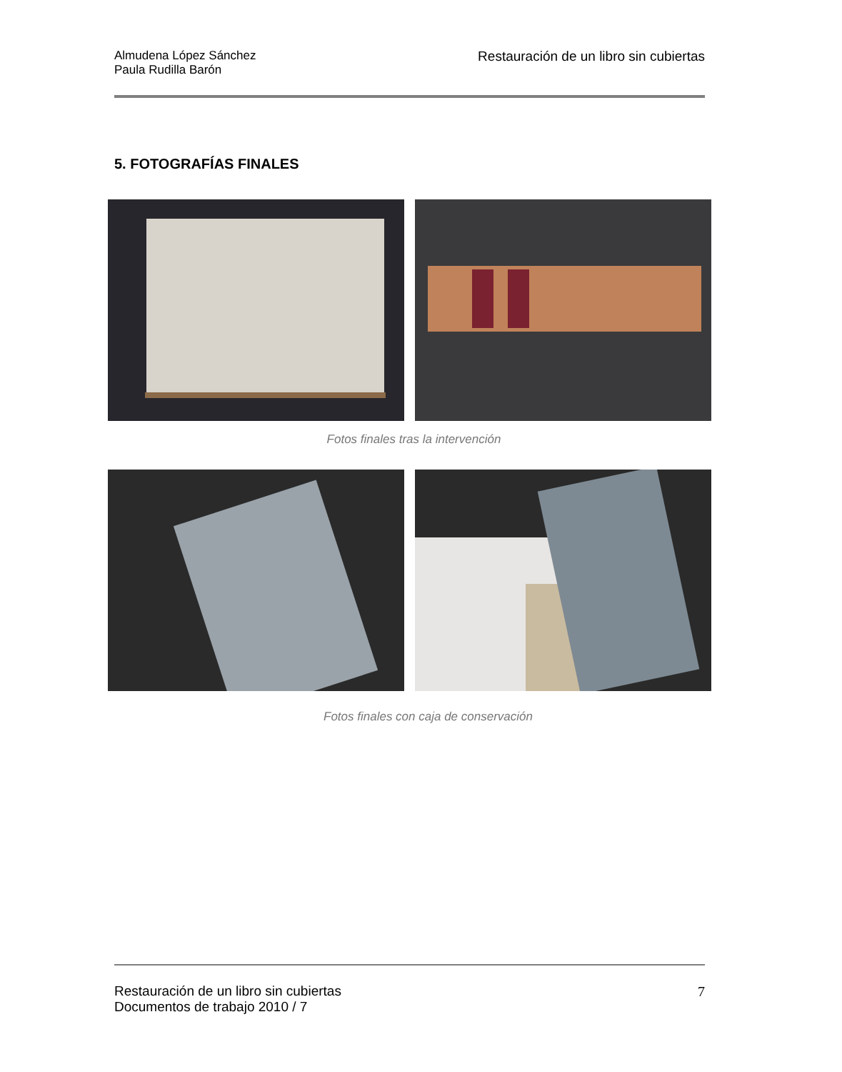Almudena López Sánchez
Paula Rudilla Barón
Restauración de un libro sin cubiertas
5. FOTOGRAFÍAS FINALES
Fotos finales tras la intervención
Fotos finales con caja de conservación
Restauración de un libro sin cubiertas
Documentos de trabajo 2010 / 7
7